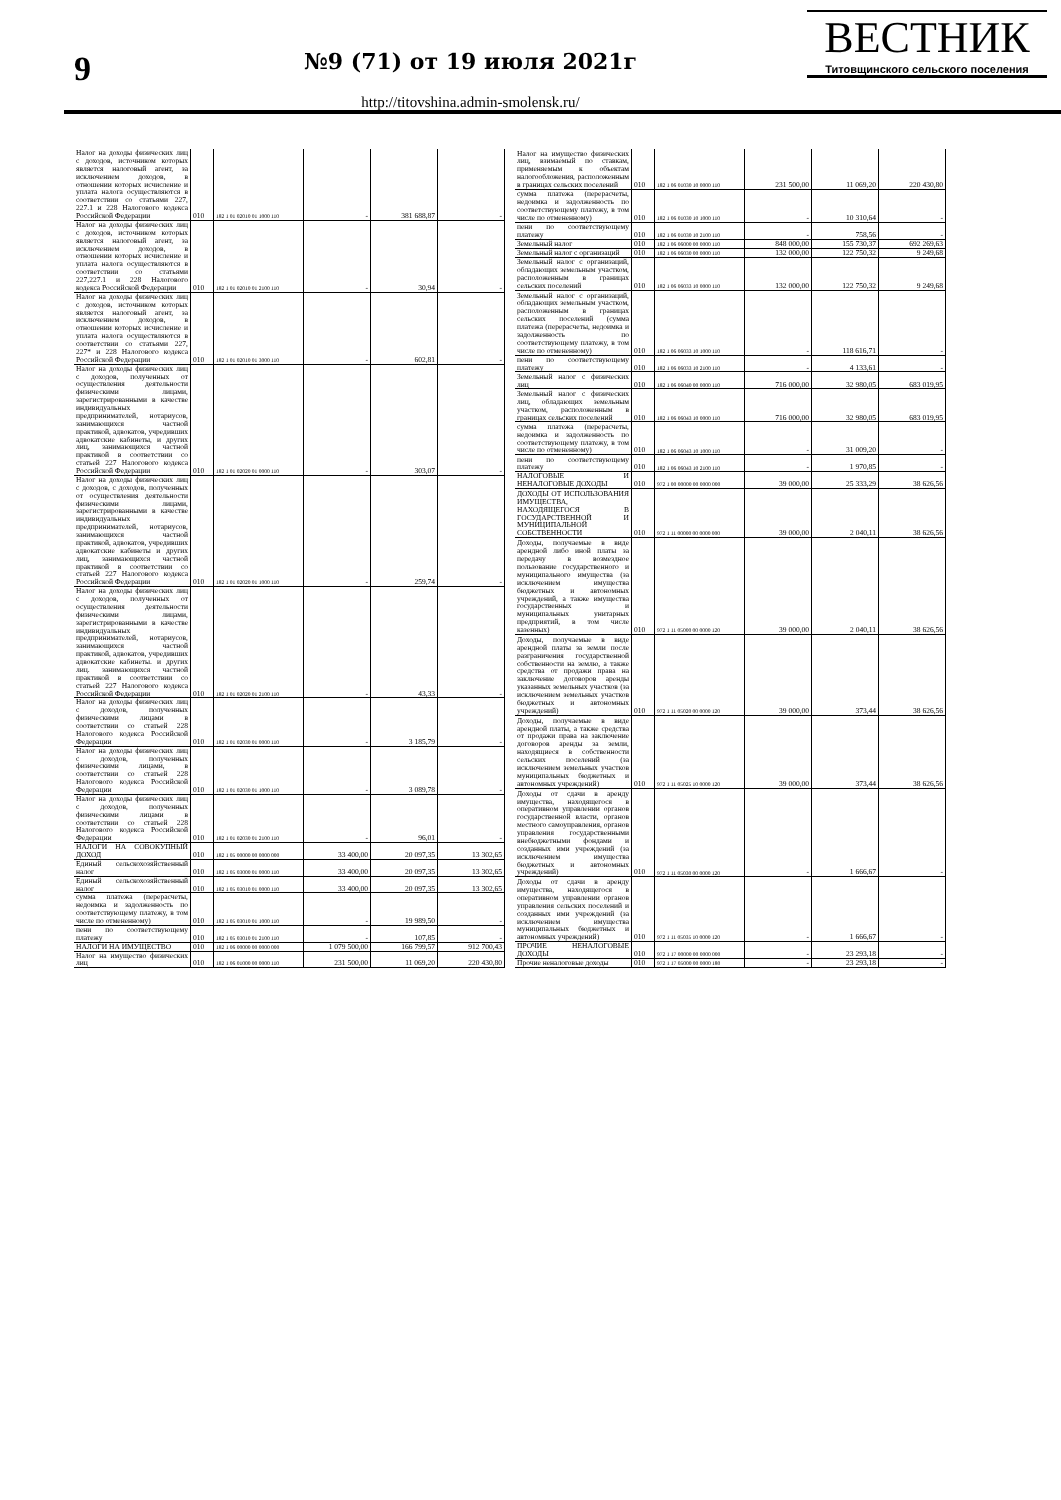9
№9 (71) от 19 июля 2021г
http://titovshina.admin-smolensk.ru/
ВЕСТНИК
Титовщинского сельского поселения
| Налог на доходы физических лиц с доходов, источником которых является налоговый агент, за исключением доходов, в отношении которых исчисление и уплата налога осуществляются в соответствии со статьями 227, 227.1 и 228 Налогового кодекса Российской Федерации | 010 | 182 1 01 02010 01 1000 110 | - | 381 688,87 | - |
| Налог на доходы физических лиц с доходов, источником которых является налоговый агент, за исключением доходов, в отношении которых исчисление и уплата налога осуществляются в соответствии со статьями 227,227.1 и 228 Налогового кодекса Российской Федерации | 010 | 182 1 01 02010 01 2100 110 | - | 30,94 | - |
| Налог на доходы физических лиц с доходов, источником которых является налоговый агент, за исключением доходов, в отношении которых исчисление и уплата налога осуществляются в соответствии со статьями 227, 227* и 228 Налогового кодекса Российской Федерации | 010 | 182 1 01 02010 01 3000 110 | - | 602,81 | - |
| Налог на доходы физических лиц с доходов, полученных от осуществления деятельности физическими лицами, зарегистрированными в качестве индивидуальных предпринимателей, нотариусов, занимающихся частной практикой, адвокатов, учредивших адвокатские кабинеты, и других лиц, занимающихся частной практикой в соответствии со статьей 227 Налогового кодекса Российской Федерации | 010 | 182 1 01 02020 01 0000 110 | - | 303,07 | - |
| Налог на доходы физических лиц с доходов, с доходов, полученных от осуществления деятельности физическими лицами, зарегистрированными в качестве индивидуальных предпринимателей, нотариусов, занимающихся частной практикой, адвокатов, учредивших адвокатские кабинеты и других лиц, занимающихся частной практикой в соответствии со статьей 227 Налогового кодекса Российской Федерации | 010 | 182 1 01 02020 01 1000 110 | - | 259,74 | - |
| Налог на доходы физических лиц с доходов, полученных от осуществления деятельности физическими лицами, зарегистрированными в качестве индивидуальных предпринимателей, нотариусов, занимающихся частной практикой, адвокатов, учредивших адвокатские кабинеты. и других лиц. занимающихся частной практикой в соответствии со статьей 227 Налогового кодекса Российской Федерации | 010 | 182 1 01 02020 01 2100 110 | - | 43,33 | - |
| Налог на доходы физических лиц с доходов, полученных физическими лицами в соответствии со статьей 228 Налогового кодекса Российской Федерации | 010 | 182 1 01 02030 01 0000 110 | - | 3 185,79 | - |
| Налог на доходы физических лиц с доходов, полученных физическими лицами, в соответствии со статьей 228 Налогового кодекса Российской Федерации | 010 | 182 1 01 02030 01 1000 110 | - | 3 089,78 | - |
| Налог на доходы физических лиц с доходов, полученных физическими лицами в соответствии со статьей 228 Налогового кодекса Российской Федерации | 010 | 182 1 01 02030 01 2100 110 | - | 96,01 | - |
| НАЛОГИ НА СОВОКУПНЫЙ ДОХОД | 010 | 182 1 05 00000 00 0000 000 | 33 400,00 | 20 097,35 | 13 302,65 |
| Единый сельскохозяйственный налог | 010 | 182 1 05 03000 01 0000 110 | 33 400,00 | 20 097,35 | 13 302,65 |
| Единый сельскохозяйственный налог | 010 | 182 1 05 03010 01 0000 110 | 33 400,00 | 20 097,35 | 13 302,65 |
| сумма платежа (перерасчеты, недоимка и задолженность по соответствующему платежу, в том числе по отмененному) | 010 | 182 1 05 03010 01 1000 110 | - | 19 989,50 | - |
| пени по соответствующему платежу | 010 | 182 1 05 03010 01 2100 110 | - | 107,85 | - |
| НАЛОГИ НА ИМУЩЕСТВО | 010 | 182 1 06 00000 00 0000 000 | 1 079 500,00 | 166 799,57 | 912 700,43 |
| Налог на имущество физических лиц | 010 | 182 1 06 01000 00 0000 110 | 231 500,00 | 11 069,20 | 220 430,80 |
| Налог на имущество физических лиц, взимаемый по ставкам, применяемым к объектам налогообложения, расположенным в границах сельских поселений | 010 | 182 1 06 01030 10 0000 110 | 231 500,00 | 11 069,20 | 220 430,80 |
| сумма платежа (перерасчеты, недоимка и задолженность по соответствующему платежу, в том числе по отмененному) | 010 | 182 1 06 01030 10 1000 110 | - | 10 310,64 | - |
| пени по соответствующему платежу | 010 | 182 1 06 01030 10 2100 110 | - | 758,56 | - |
| Земельный налог | 010 | 182 1 06 06000 00 0000 110 | 848 000,00 | 155 730,37 | 692 269,63 |
| Земельный налог с организаций | 010 | 182 1 06 06030 00 0000 110 | 132 000,00 | 122 750,32 | 9 249,68 |
| Земельный налог с организаций, обладающих земельным участком, расположенным в границах сельских поселений | 010 | 182 1 06 06033 10 0000 110 | 132 000,00 | 122 750,32 | 9 249,68 |
| Земельный налог с организаций, обладающих земельным участком, расположенным в границах сельских поселений (сумма платежа (перерасчеты, недоимка и задолженность по соответствующему платежу, в том числе по отмененному) | 010 | 182 1 06 06033 10 1000 110 | - | 118 616,71 | - |
| пени по соответствующему платежу | 010 | 182 1 06 06033 10 2100 110 | - | 4 133,61 | - |
| Земельный налог с физических лиц | 010 | 182 1 06 06040 00 0000 110 | 716 000,00 | 32 980,05 | 683 019,95 |
| Земельный налог с физических лиц, обладающих земельным участком, расположенным в границах сельских поселений | 010 | 182 1 06 06043 10 0000 110 | 716 000,00 | 32 980,05 | 683 019,95 |
| сумма платежа (перерасчеты, недоимка и задолженность по соответствующему платежу, в том числе по отмененному) | 010 | 182 1 06 06043 10 1000 110 | - | 31 009,20 | - |
| пени по соответствующему платежу | 010 | 182 1 06 06043 10 2100 110 | - | 1 970,85 | - |
| НАЛОГОВЫЕ И НЕНАЛОГОВЫЕ ДОХОДЫ | 010 | 972 1 00 00000 00 0000 000 | 39 000,00 | 25 333,29 | 38 626,56 |
| ДОХОДЫ ОТ ИСПОЛЬЗОВАНИЯ ИМУЩЕСТВА, НАХОДЯЩЕГОСЯ В ГОСУДАРСТВЕННОЙ И МУНИЦИПАЛЬНОЙ СОБСТВЕННОСТИ | 010 | 972 1 11 00000 00 0000 000 | 39 000,00 | 2 040,11 | 38 626,56 |
| Доходы, получаемые в виде арендной либо иной платы за передачу в возмездное пользование государственного и муниципального имущества (за исключением имущества бюджетных и автономных учреждений, а также имущества государственных и муниципальных унитарных предприятий, в том числе казенных) | 010 | 972 1 11 05000 00 0000 120 | 39 000,00 | 2 040,11 | 38 626,56 |
| Доходы, получаемые в виде арендной платы за земли после разграничения государственной собственности на землю, а также средства от продажи права на заключение договоров аренды указанных земельных участков (за исключением земельных участков бюджетных и автономных учреждений) | 010 | 972 1 11 05020 00 0000 120 | 39 000,00 | 373,44 | 38 626,56 |
| Доходы, получаемые в виде арендной платы, а также средства от продажи права на заключение договоров аренды за земли, находящиеся в собственности сельских поселений (за исключением земельных участков муниципальных бюджетных и автономных учреждений) | 010 | 972 1 11 05025 10 0000 120 | 39 000,00 | 373,44 | 38 626,56 |
| Доходы от сдачи в аренду имущества, находящегося в оперативном управлении органов государственной власти, органов местного самоуправления, органов управления государственными внебюджетными фондами и созданных ими учреждений (за исключением имущества бюджетных и автономных учреждений) | 010 | 972 1 11 05030 00 0000 120 | - | 1 666,67 | - |
| Доходы от сдачи в аренду имущества, находящегося в оперативном управлении органов управления сельских поселений и созданных ими учреждений (за исключением имущества муниципальных бюджетных и автономных учреждений) | 010 | 972 1 11 05035 10 0000 120 | - | 1 666,67 | - |
| ПРОЧИЕ НЕНАЛОГОВЫЕ ДОХОДЫ | 010 | 972 1 17 00000 00 0000 000 | - | 23 293,18 | - |
| Прочие неналоговые доходы | 010 | 972 1 17 05000 00 0000 180 | - | 23 293,18 | - |